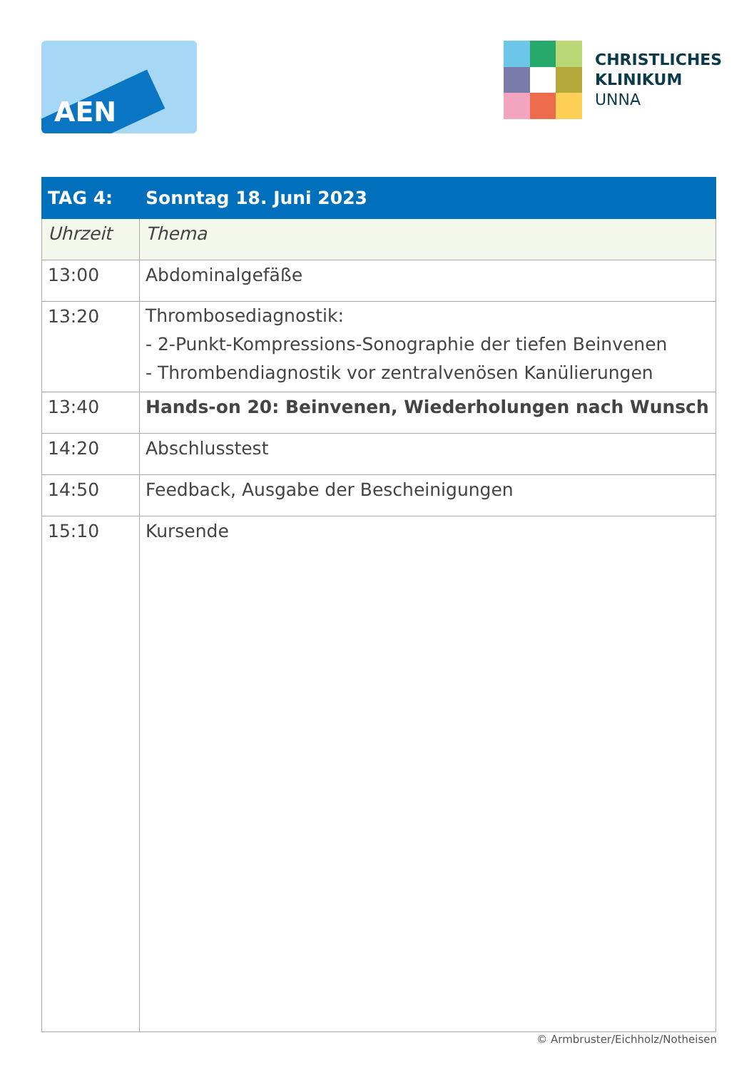AEN
CHRISTLICHES
KLINIKUM
UNNA
| TAG 4: | Sonntag 18. Juni 2023 |
| --- | --- |
| Uhrzeit | Thema |
| 13:00 | Abdominalgefäße |
| 13:20 | Thrombosediagnostik: - 2-Punkt-Kompressions-Sonographie der tiefen Beinvenen - Thrombendiagnostik vor zentralvenösen Kanülierungen |
| 13:40 | Hands-on 20: Beinvenen, Wiederholungen nach Wunsch |
| 14:20 | Abschlusstest |
| 14:50 | Feedback, Ausgabe der Bescheinigungen |
| 15:10 | Kursende |
© Armbruster/Eichholz/Notheisen